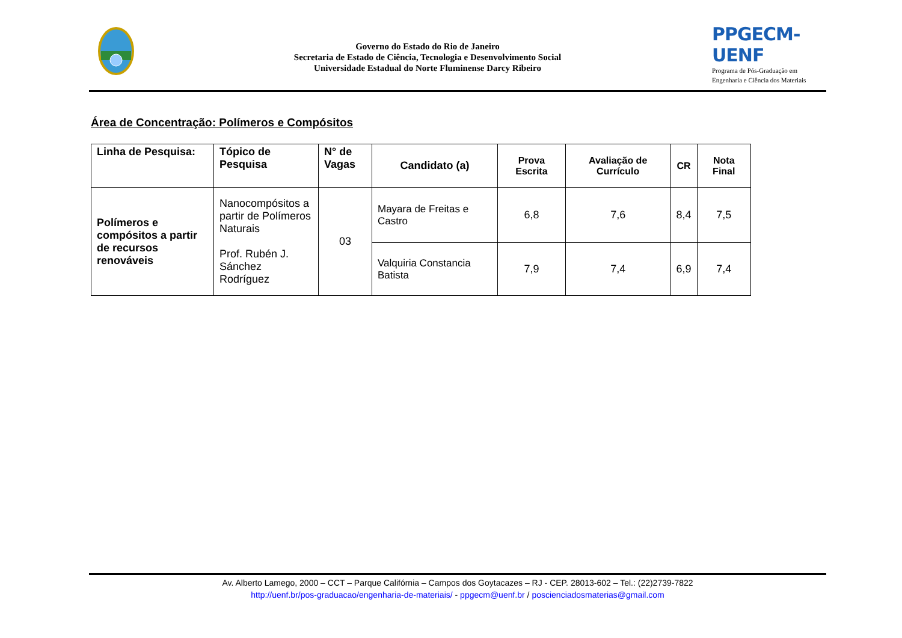Governo do Estado do Rio de Janeiro
Secretaria de Estado de Ciência, Tecnologia e Desenvolvimento Social
Universidade Estadual do Norte Fluminense Darcy Ribeiro
PPGECM-UENF
Programa de Pós-Graduação em
Engenharia e Ciência dos Materiais
Área de Concentração: Polímeros e Compósitos
| Linha de Pesquisa: | Tópico de Pesquisa | N° de Vagas | Candidato (a) | Prova Escrita | Avaliação de Currículo | CR | Nota Final |
| --- | --- | --- | --- | --- | --- | --- | --- |
| Polímeros e compósitos a partir de recursos renováveis | Nanocompósitos a partir de Polímeros Naturais Prof. Rubén J. Sánchez Rodríguez | 03 | Mayara de Freitas e Castro | 6,8 | 7,6 | 8,4 | 7,5 |
| | | | Valquiria Constancia Batista | 7,9 | 7,4 | 6,9 | 7,4 |
Av. Alberto Lamego, 2000 – CCT – Parque Califórnia – Campos dos Goytacazes – RJ - CEP. 28013-602 – Tel.: (22)2739-7822
http://uenf.br/pos-graduacao/engenharia-de-materiais/ - ppgecm@uenf.br / poscienciadosmaterias@gmail.com